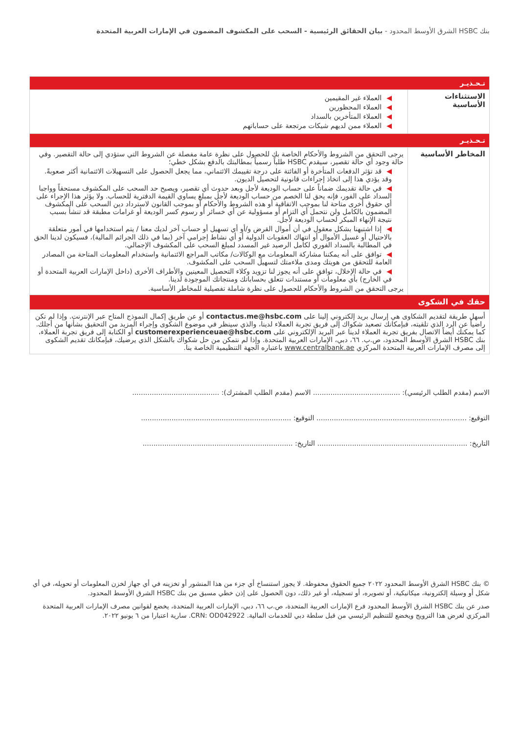بنك HSBC الشرق الأوسط المحدود - بيان الحقائق الرئيسية - السحب على المكشوف المضمون في الإمارات العربية المتحدة
| تـحـذيـر | |
| الاستثناءات الأساسية | ◀ العملاء غير المقيمين ◀ العملاء المحظورين ◀ العملاء المتأخرين بالسداد ◀ العملاء ممن لديهم شيكات مرتجعة على حساباتهم |
| تـحـذيـر | |
| المخاطر الأساسية | يرجى التحقق من الشروط والأحكام الخاصة بك للحصول على نظرة عامة مفصلة عن الشروط التي ستؤدي إلى حالة التقصير. وفي حالة وجود أي حالة تقصير، سيقدم HSBC طلباً رسمياً بمطالبتك بالدفع بشكل خطي؛ ◀ قد تؤثر الدفعات المتأخرة أو الفائتة على درجة تقييمك الائتماني، مما يجعل الحصول على التسهيلات الائتمانية أكثر صعوبةً. وقد يؤدي هذا إلى اتخاذ إجراءات قانونية لتحصيل الديون. ◀ في حالة تقديمك ضماناً على حساب الوديعة لأجل وبعد حدوث أي تقصير، ويصبح حد السحب على المكشوف مستحقاً وواجبا السداد على الفور، فإنه يحق لنا الخصم من حساب الوديعة لأجل بمبلغ يساوي القيمة الدفترية للحساب. ولا يؤثر هذا الإجراء على أي حقوق أخرى متاحة لنا بموجب الاتفاقية أو هذه الشروط والأحكام أو بموجب القانون لاسترداد دين السحب على المكشوف المضمون بالكامل ولن نتحمل أي التزام أو مسؤولية عن أي خسائر أو رسوم كسر الوديعة أو غرامات مطبقة قد تنشأ بسبب نتيجة الإنهاء المبكر لحساب الوديعة لأجل. ◀ إذا اشتبهنا بشكل معقول في أن أموال القرض و/أو أي تسهيل أو حساب آخر لديك معنا / يتم استخدامها في أمور متعلقة بالاحتيال أو غسيل الأموال أو انتهاك العقوبات الدولية أو أي نشاط إجرامي آخر (بما في ذلك الجرائم المالية)، فسيكون لدينا الحق في المطالبة بالسداد الفوري لكامل الرصيد غير المسدد لمبلغ السحب على المكشوف الإجمالي. ◀ توافق على أنه يمكننا مشاركة المعلومات مع الوكالات/ مكاتب المراجع الائتمانية واستخدام المعلومات المتاحة من المصادر العامة للتحقق من هويتك ومدى ملاءمتك لتسهيل السحب على المكشوف. ◀ في حالة الإخلال، توافق على أنه يجوز لنا تزويد وكلاء التحصيل المعينين والأطراف الأخرى (داخل الإمارات العربية المتحدة أو في الخارج) بأي معلومات أو مستندات تتعلق بحساباتك ومنتجاتك الموجودة لدينا. يرجى التحقق من الشروط والأحكام للحصول على نظرة شاملة تفصيلية للمخاطر الأساسية. |
| حقك في الشكوى | |
| أسهل طريقة لتقديم الشكاوى هي إرسال بريد إلكتروني إلينا على contactus.me@hsbc.com أو عن طريق إكمال النموذج المتاح عبر الإنترنت. وإذا لم تكن راضياً عن الرد الذي تلقيته، فبإمكانك تصعيد شكواك إلى فريق تجربة العملاء لدينا، والذي سينظر في موضوع الشكوى وإجراء المزيد من التحقيق بشأنها من أجلك. كما يمكنك أيضاً الاتصال بفريق تجربة العملاء لدينا عبر البريد الإلكتروني على customerexperienceuae@hsbc.com أو الكتابة إلى فريق تجربة العملاء، بنك HSBC الشرق الأوسط المحدود، ص.ب. ٦٦، دبي، الإمارات العربية المتحدة. وإذا لم نتمكن من حل شكواك بالشكل الذي يرضيك، فبإمكانك تقديم الشكوى إلى مصرف الإمارات العربية المتحدة المركزي www.centralbank.ae باعتباره الجهة التنظيمية الخاصة بنا. | |
الاسم (مقدم الطلب الرئيسي): ........................................ الاسم (مقدم الطلب المشترك): ........................................
التوقيع: ..................................................................... التوقيع: .....................................................................
التاريخ: ..................................................................... التاريخ: .....................................................................
© بنك HSBC الشرق الأوسط المحدود ٢٠٢٢ جميع الحقوق محفوظة. لا يجوز استنساخ أي جزء من هذا المنشور أو تخزينه في أي جهاز لخزن المعلومات أو تحويله، في أي شكل أو وسيلة إلكترونية، ميكانيكية، أو تصويره، أو تسجيله، أو غير ذلك، دون الحصول على إذن خطي مسبق من بنك HSBC الشرق الأوسط المحدود.
صدر عن بنك HSBC الشرق الأوسط المحدود فرع الإمارات العربية المتحدة، ص.ب ٦٦، دبي، الإمارات العربية المتحدة، يخضع لقوانين مصرف الإمارات العربية المتحدة المركزي لغرض هذا الترويج ويخضع للتنظيم الرئيسي من قبل سلطة دبي للخدمات المالية. CRN: OD042922. سارية اعتبارا من ٦ يونيو ٢٠٢٢.